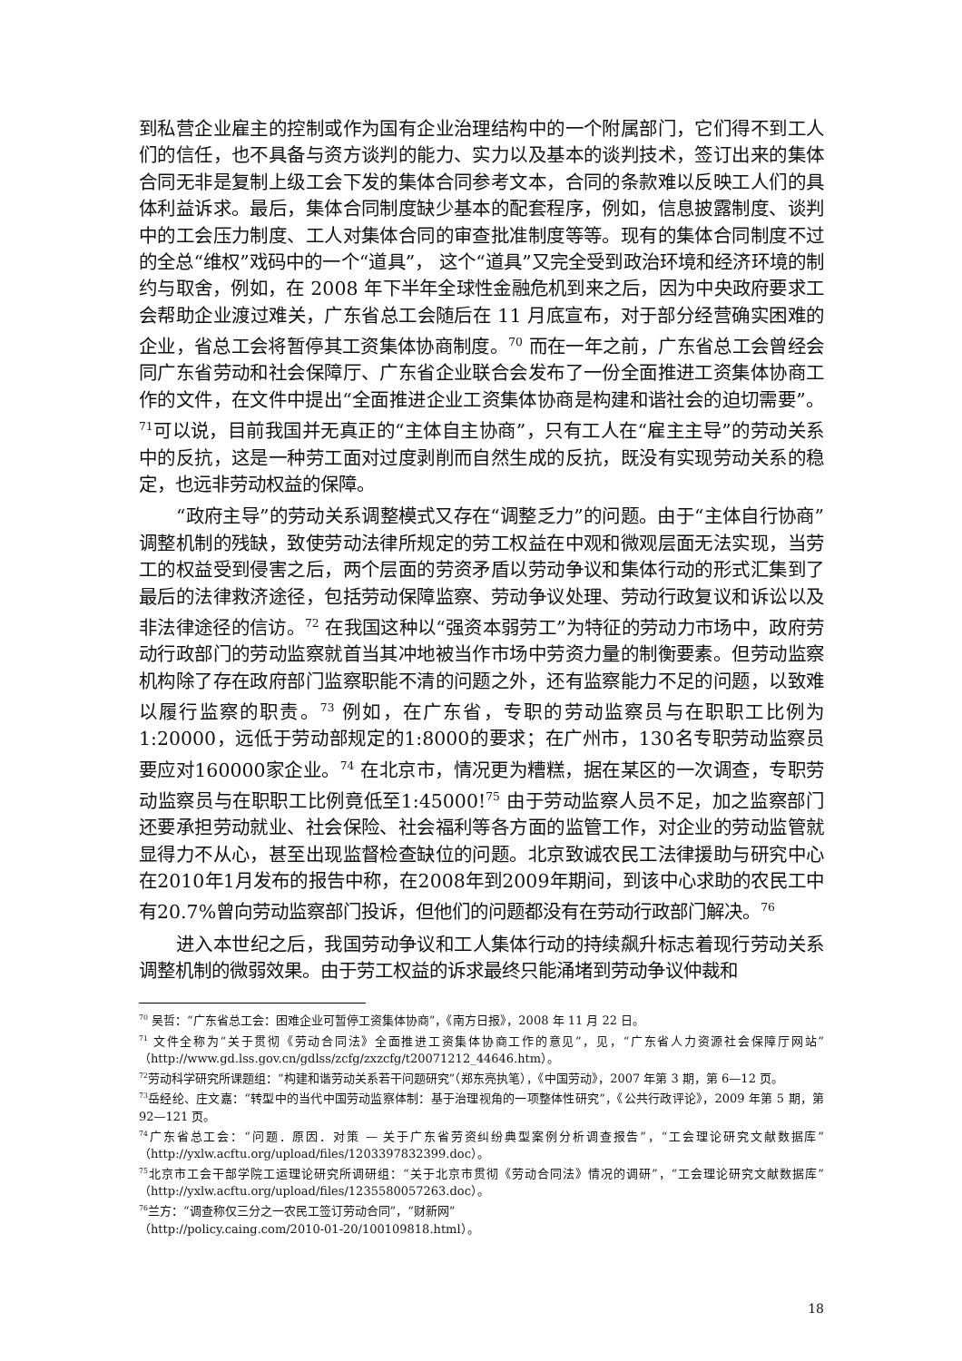到私营企业雇主的控制或作为国有企业治理结构中的一个附属部门，它们得不到工人们的信任，也不具备与资方谈判的能力、实力以及基本的谈判技术，签订出来的集体合同无非是复制上级工会下发的集体合同参考文本，合同的条款难以反映工人们的具体利益诉求。最后，集体合同制度缺少基本的配套程序，例如，信息披露制度、谈判中的工会压力制度、工人对集体合同的审查批准制度等等。现有的集体合同制度不过的全总“维权”戏码中的一个“道具”， 这个“道具”又完全受到政治环境和经济环境的制约与取舍，例如，在 2008 年下半年全球性金融危机到来之后，因为中央政府要求工会帮助企业渡过难关，广东省总工会随后在 11 月底宣布，对于部分经营确实困难的企业，省总工会将暂停其工资集体协商制度。<sup>70</sup> 而在一年之前，广东省总工会曾经会同广东省劳动和社会保障厅、广东省企业联合会发布了一份全面推进工资集体协商工作的文件，在文件中提出“全面推进企业工资集体协商是构建和谐社会的迫切需要”。<sup>71</sup>可以说，目前我国并无真正的“主体自主协商”，只有工人在“雇主主导”的劳动关系中的反抗，这是一种劳工面对过度剥削而自然生成的反抗，既没有实现劳动关系的稳定，也远非劳动权益的保障。
“政府主导”的劳动关系调整模式又存在“调整乏力”的问题。由于“主体自行协商”调整机制的残缺，致使劳动法律所规定的劳工权益在中观和微观层面无法实现，当劳工的权益受到侵害之后，两个层面的劳资矛盾以劳动争议和集体行动的形式汇集到了最后的法律救济途径，包括劳动保障监察、劳动争议处理、劳动行政复议和诉讼以及非法律途径的信访。<sup>72</sup> 在我国这种以“强资本弱劳工”为特征的劳动力市场中，政府劳动行政部门的劳动监察就首当其冲地被当作市场中劳资力量的制衡要素。但劳动监察机构除了存在政府部门监察职能不清的问题之外，还有监察能力不足的问题，以致难以履行监察的职责。<sup>73</sup> 例如，在广东省，专职的劳动监察员与在职职工比例为1:20000，远低于劳动部规定的1:8000的要求；在广州市，130名专职劳动监察员要应对160000家企业。<sup>74</sup> 在北京市，情况更为糟糕，据在某区的一次调查，专职劳动监察员与在职职工比例竟低至1:45000!<sup>75</sup> 由于劳动监察人员不足，加之监察部门还要承担劳动就业、社会保险、社会福利等各方面的监管工作，对企业的劳动监管就显得力不从心，甚至出现监督检查缺位的问题。北京致诚农民工法律援助与研究中心在2010年1月发布的报告中称，在2008年到2009年期间，到该中心求助的农民工中有20.7%曾向劳动监察部门投诉，但他们的问题都没有在劳动行政部门解决。<sup>76</sup>
进入本世纪之后，我国劳动争议和工人集体行动的持续飙升标志着现行劳动关系调整机制的微弱效果。由于劳工权益的诉求最终只能涌堵到劳动争议仲裁和
<sup>70</sup> 吴哲：“广东省总工会：困难企业可暂停工资集体协商”，《南方日报》，2008 年 11 月 22 日。
<sup>71</sup> 文件全称为“关于贯彻《劳动合同法》全面推进工资集体协商工作的意见”，见，“广东省人力资源社会保障厅网站”（http://www.gd.lss.gov.cn/gdlss/zcfg/zxzcfg/t20071212_44646.htm）。
<sup>72</sup> 劳动科学研究所课题组：“构建和谐劳动关系若干问题研究”（郑东亮执笔），《中国劳动》，2007 年第 3 期，第 6—12 页。
<sup>73</sup> 岳经纶、庄文嘉：“转型中的当代中国劳动监察体制：基于治理视角的一项整体性研究”，《公共行政评论》，2009 年第 5 期，第 92—121 页。
<sup>74</sup> 广东省总工会：“问题．原因．对策 — 关于广东省劳资纠纷典型案例分析调查报告”，“工会理论研究文献数据库”（http://yxlw.acftu.org/upload/files/1203397832399.doc）。
<sup>75</sup> 北京市工会干部学院工运理论研究所调研组：“关于北京市贯彻《劳动合同法》情况的调研”，“工会理论研究文献数据库”（http://yxlw.acftu.org/upload/files/1235580057263.doc）。
<sup>76</sup> 兰方：“调查称仅三分之一农民工签订劳动合同”，“财新网”
（http://policy.caing.com/2010-01-20/100109818.html）。
18